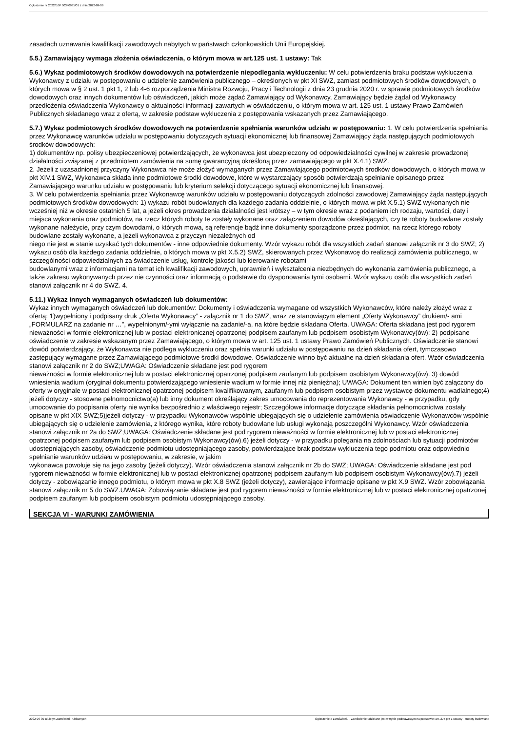Ogłoszenie nr 2022/BZP 00340935/01 z dnia 2022-09-09
zasadach uznawania kwalifikacji zawodowych nabytych w państwach członkowskich Unii Europejskiej.
5.5.) Zamawiający wymaga złożenia oświadczenia, o którym mowa w art.125 ust. 1 ustawy: Tak
5.6.) Wykaz podmiotowych środków dowodowych na potwierdzenie niepodlegania wykluczeniu: W celu potwierdzenia braku podstaw wykluczenia Wykonawcy z udziału w postępowaniu o udzielenie zamówienia publicznego – określonych w pkt XI SWZ, zamiast podmiotowych środków dowodowych, o których mowa w § 2 ust. 1 pkt 1, 2 lub 4-6 rozporządzenia Ministra Rozwoju, Pracy i Technologii z dnia 23 grudnia 2020 r. w sprawie podmiotowych środków dowodowych oraz innych dokumentów lub oświadczeń, jakich może żądać Zamawiający od Wykonawcy, Zamawiający będzie żądał od Wykonawcy przedłożenia oświadczenia Wykonawcy o aktualności informacji zawartych w oświadczeniu, o którym mowa w art. 125 ust. 1 ustawy Prawo Zamówień Publicznych składanego wraz z ofertą, w zakresie podstaw wykluczenia z postępowania wskazanych przez Zamawiającego.
5.7.) Wykaz podmiotowych środków dowodowych na potwierdzenie spełniania warunków udziału w postępowaniu: 1. W celu potwierdzenia spełniania przez Wykonawcę warunków udziału w postępowaniu dotyczących sytuacji ekonomicznej lub finansowej Zamawiający żąda następujących podmiotowych środków dowodowych:
1) dokumentów np. polisy ubezpieczeniowej potwierdzających, że wykonawca jest ubezpieczony od odpowiedzialności cywilnej w zakresie prowadzonej działalności związanej z przedmiotem zamówienia na sumę gwarancyjną określoną przez zamawiającego w pkt X.4.1) SWZ.
2. Jeżeli z uzasadnionej przyczyny Wykonawca nie może złożyć wymaganych przez Zamawiającego podmiotowych środków dowodowych, o których mowa w pkt XIV.1 SWZ, Wykonawca składa inne podmiotowe środki dowodowe, które w wystarczający sposób potwierdzają spełnianie opisanego przez Zamawiającego warunku udziału w postępowaniu lub kryterium selekcji dotyczącego sytuacji ekonomicznej lub finansowej.
3. W celu potwierdzenia spełniania przez Wykonawcę warunków udziału w postępowaniu dotyczących zdolności zawodowej Zamawiający żąda następujących podmiotowych środków dowodowych: 1) wykazu robót budowlanych dla każdego zadania oddzielnie, o których mowa w pkt X.5.1) SWZ wykonanych nie wcześniej niż w okresie ostatnich 5 lat, a jeżeli okres prowadzenia działalności jest krótszy – w tym okresie wraz z podaniem ich rodzaju, wartości, daty i miejsca wykonania oraz podmiotów, na rzecz których roboty te zostały wykonane oraz załączeniem dowodów określających, czy te roboty budowlane zostały wykonane należycie, przy czym dowodami, o których mowa, są referencje bądź inne dokumenty sporządzone przez podmiot, na rzecz którego roboty budowlane zostały wykonane, a jeżeli wykonawca z przyczyn niezależnych od
niego nie jest w stanie uzyskać tych dokumentów - inne odpowiednie dokumenty. Wzór wykazu robót dla wszystkich zadań stanowi załącznik nr 3 do SWZ; 2) wykazu osób dla każdego zadania oddzielnie, o których mowa w pkt X.5.2) SWZ, skierowanych przez Wykonawcę do realizacji zamówienia publicznego, w szczególności odpowiedzialnych za świadczenie usług, kontrolę jakości lub kierowanie robotami
budowlanymi wraz z informacjami na temat ich kwalifikacji zawodowych, uprawnień i wykształcenia niezbędnych do wykonania zamówienia publicznego, a także zakresu wykonywanych przez nie czynności oraz informacją o podstawie do dysponowania tymi osobami. Wzór wykazu osób dla wszystkich zadań stanowi załącznik nr 4 do SWZ. 4.
5.11.) Wykaz innych wymaganych oświadczeń lub dokumentów:
Wykaz innych wymaganych oświadczeń lub dokumentów: Dokumenty i oświadczenia wymagane od wszystkich Wykonawców, które należy złożyć wraz z ofertą: 1)wypełniony i podpisany druk „Oferta Wykonawcy” - załącznik nr 1 do SWZ, wraz ze stanowiącym element „Oferty Wykonawcy” drukiem/- ami „FORMULARZ na zadanie nr …”, wypełnionym/-ymi wyłącznie na zadanie/-a, na które będzie składana Oferta. UWAGA: Oferta składana jest pod rygorem nieważności w formie elektronicznej lub w postaci elektronicznej opatrzonej podpisem zaufanym lub podpisem osobistym Wykonawcy(ów); 2) podpisane oświadczenie w zakresie wskazanym przez Zamawiającego, o którym mowa w art. 125 ust. 1 ustawy Prawo Zamówień Publicznych. Oświadczenie stanowi dowód potwierdzający, że Wykonawca nie podlega wykluczeniu oraz spełnia warunki udziału w postępowaniu na dzień składania ofert, tymczasowo zastępujący wymagane przez Zamawiającego podmiotowe środki dowodowe. Oświadczenie winno być aktualne na dzień składania ofert. Wzór oświadczenia stanowi załącznik nr 2 do SWZ;UWAGA: Oświadczenie składane jest pod rygorem
nieważności w formie elektronicznej lub w postaci elektronicznej opatrzonej podpisem zaufanym lub podpisem osobistym Wykonawcy(ów). 3) dowód wniesienia wadium (oryginał dokumentu potwierdzającego wniesienie wadium w formie innej niż pieniężna); UWAGA: Dokument ten winien być załączony do oferty w oryginale w postaci elektronicznej opatrzonej podpisem kwalifikowanym, zaufanym lub podpisem osobistym przez wystawcę dokumentu wadialnego;4) jeżeli dotyczy - stosowne pełnomocnictwo(a) lub inny dokument określający zakres umocowania do reprezentowania Wykonawcy - w przypadku, gdy umocowanie do podpisania oferty nie wynika bezpośrednio z właściwego rejestr; Szczegółowe informacje dotyczące składania pełnomocnictwa zostały opisane w pkt XIX SWZ;5)jeżeli dotyczy - w przypadku Wykonawców wspólnie ubiegających się o udzielenie zamówienia oświadczenie Wykonawców wspólnie ubiegających się o udzielenie zamówienia, z którego wynika, które roboty budowlane lub usługi wykonają poszczególni Wykonawcy. Wzór oświadczenia stanowi załącznik nr 2a do SWZ;UWAGA: Oświadczenie składane jest pod rygorem nieważności w formie elektronicznej lub w postaci elektronicznej opatrzonej podpisem zaufanym lub podpisem osobistym Wykonawcy(ów).6) jeżeli dotyczy - w przypadku polegania na zdolnościach lub sytuacji podmiotów udostępniających zasoby, oświadczenie podmiotu udostępniającego zasoby, potwierdzające brak podstaw wykluczenia tego podmiotu oraz odpowiednio spełnianie warunków udziału w postępowaniu, w zakresie, w jakim
wykonawca powołuje się na jego zasoby (jeżeli dotyczy). Wzór oświadczenia stanowi załącznik nr 2b do SWZ; UWAGA: Oświadczenie składane jest pod rygorem nieważności w formie elektronicznej lub w postaci elektronicznej opatrzonej podpisem zaufanym lub podpisem osobistym Wykonawcy(ów).7) jeżeli dotyczy - zobowiązanie innego podmiotu, o którym mowa w pkt X.8 SWZ (jeżeli dotyczy), zawierające informacje opisane w pkt X.9 SWZ. Wzór zobowiązania stanowi załącznik nr 5 do SWZ.UWAGA: Zobowiązanie składane jest pod rygorem nieważności w formie elektronicznej lub w postaci elektronicznej opatrzonej podpisem zaufanym lub podpisem osobistym podmiotu udostępniającego zasoby.
SEKCJA VI - WARUNKI ZAMÓWIENIA
2022-09-09 Biuletyn Zamówień Publicznych Ogłoszenie o zamówieniu - Zamówienie udzielane jest w trybie podstawowym na podstawie: art. 275 pkt 1 ustawy - Roboty budowlane